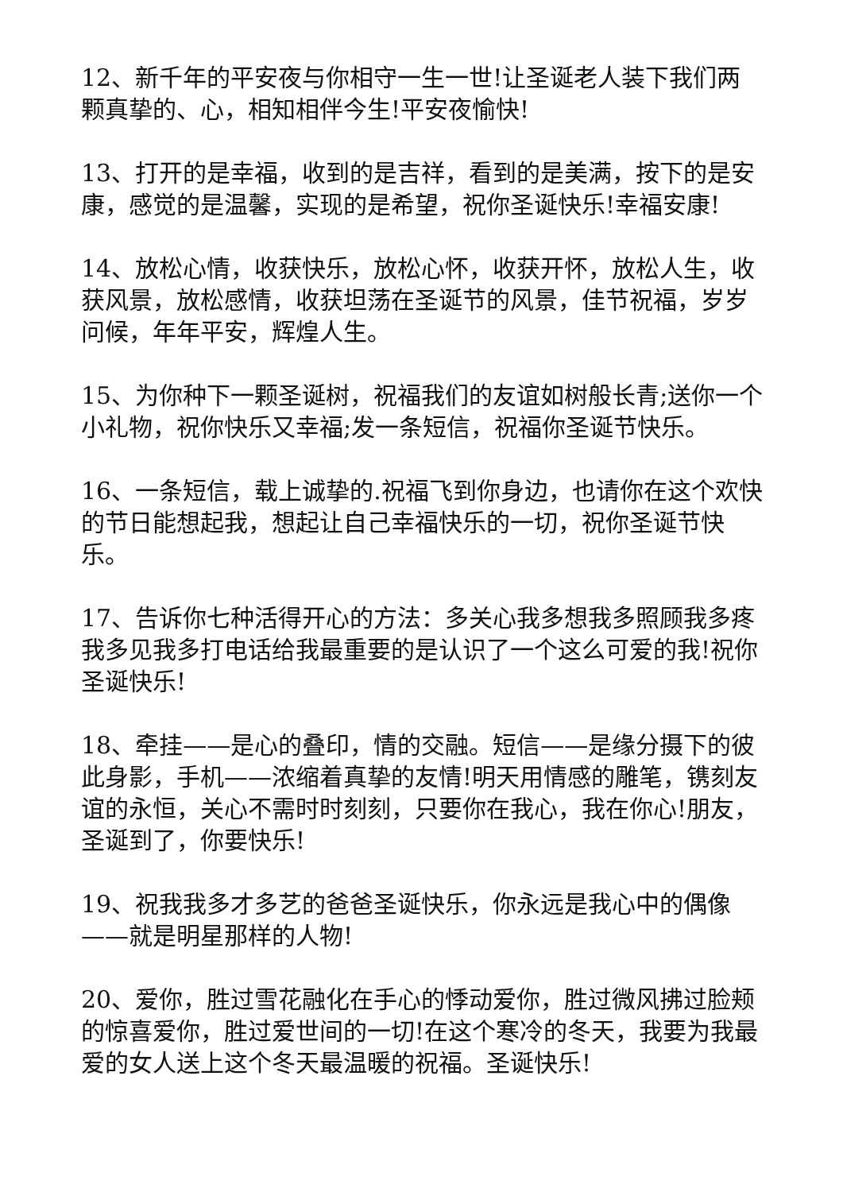12、新千年的平安夜与你相守一生一世!让圣诞老人装下我们两颗真挚的、心，相知相伴今生!平安夜愉快!
13、打开的是幸福，收到的是吉祥，看到的是美满，按下的是安康，感觉的是温馨，实现的是希望，祝你圣诞快乐!幸福安康!
14、放松心情，收获快乐，放松心怀，收获开怀，放松人生，收获风景，放松感情，收获坦荡在圣诞节的风景，佳节祝福，岁岁问候，年年平安，辉煌人生。
15、为你种下一颗圣诞树，祝福我们的友谊如树般长青;送你一个小礼物，祝你快乐又幸福;发一条短信，祝福你圣诞节快乐。
16、一条短信，载上诚挚的.祝福飞到你身边，也请你在这个欢快的节日能想起我，想起让自己幸福快乐的一切，祝你圣诞节快乐。
17、告诉你七种活得开心的方法：多关心我多想我多照顾我多疼我多见我多打电话给我最重要的是认识了一个这么可爱的我!祝你圣诞快乐!
18、牵挂——是心的叠印，情的交融。短信——是缘分摄下的彼此身影，手机——浓缩着真挚的友情!明天用情感的雕笔，镌刻友谊的永恒，关心不需时时刻刻，只要你在我心，我在你心!朋友，圣诞到了，你要快乐!
19、祝我我多才多艺的爸爸圣诞快乐，你永远是我心中的偶像——就是明星那样的人物!
20、爱你，胜过雪花融化在手心的悸动爱你，胜过微风拂过脸颊的惊喜爱你，胜过爱世间的一切!在这个寒冷的冬天，我要为我最爱的女人送上这个冬天最温暖的祝福。圣诞快乐!